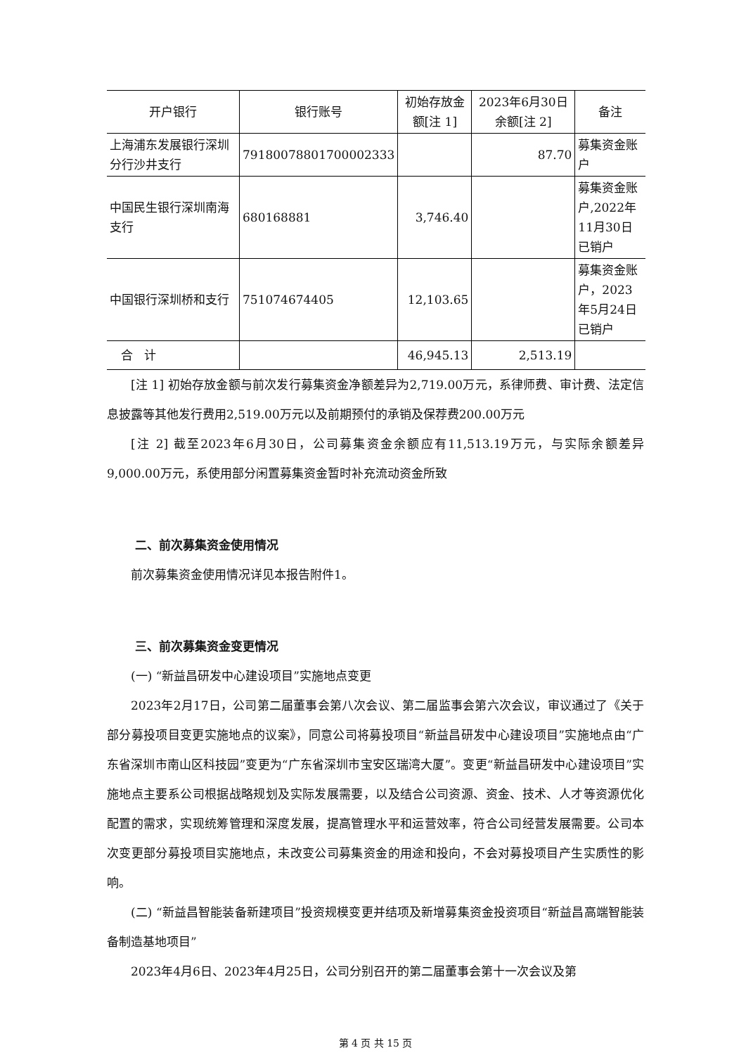| 开户银行 | 银行账号 | 初始存放金额[注 1] | 2023年6月30日余额[注 2] | 备注 |
| --- | --- | --- | --- | --- |
| 上海浦东发展银行深圳分行沙井支行 | 79180078801700002333 | | 87.70 | 募集资金账户 |
| 中国民生银行深圳南海支行 | 680168881 | 3,746.40 | | 募集资金账户,2022年11月30日已销户 |
| 中国银行深圳桥和支行 | 751074674405 | 12,103.65 | | 募集资金账户，2023年5月24日已销户 |
| 合 计 | | 46,945.13 | 2,513.19 | |
[注 1] 初始存放金额与前次发行募集资金净额差异为2,719.00万元，系律师费、审计费、法定信息披露等其他发行费用2,519.00万元以及前期预付的承销及保荐费200.00万元
[注 2] 截至2023年6月30日，公司募集资金余额应有11,513.19万元，与实际余额差异9,000.00万元，系使用部分闲置募集资金暂时补充流动资金所致
二、前次募集资金使用情况
前次募集资金使用情况详见本报告附件1。
三、前次募集资金变更情况
(一) “新益昌研发中心建设项目”实施地点变更
2023年2月17日，公司第二届董事会第八次会议、第二届监事会第六次会议，审议通过了《关于部分募投项目变更实施地点的议案》，同意公司将募投项目“新益昌研发中心建设项目”实施地点由“广东省深圳市南山区科技园”变更为“广东省深圳市宝安区瑞湾大厦”。变更“新益昌研发中心建设项目”实施地点主要系公司根据战略规划及实际发展需要，以及结合公司资源、资金、技术、人才等资源优化配置的需求，实现统筹管理和深度发展，提高管理水平和运营效率，符合公司经营发展需要。公司本次变更部分募投项目实施地点，未改变公司募集资金的用途和投向，不会对募投项目产生实质性的影响。
(二) “新益昌智能装备新建项目”投资规模变更并结项及新增募集资金投资项目“新益昌高端智能装备制造基地项目”
2023年4月6日、2023年4月25日，公司分别召开的第二届董事会第十一次会议及第
第 4 页 共 15 页